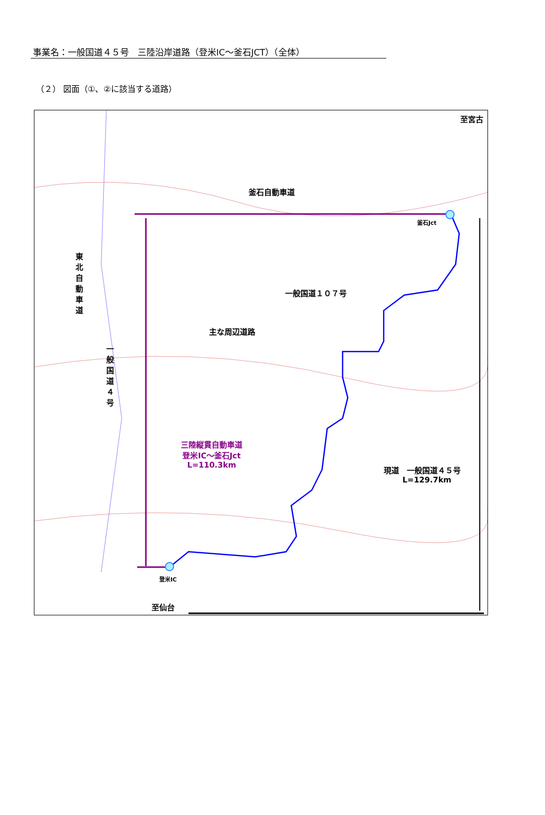事業名：一般国道４５号　三陸沿岸道路（登米IC～釜石JCT）（全体）
（２） 図面（①、②に該当する道路）
至宮古
釜石自動車道
釜石Jct
一般国道１０７号
東北自動車道
主な周辺道路
一般国道４号
三陸縦貫自動車道
登米IC～釜石Jct
L=110.3km
現道　一般国道４５号
L=129.7km
登米IC
至仙台